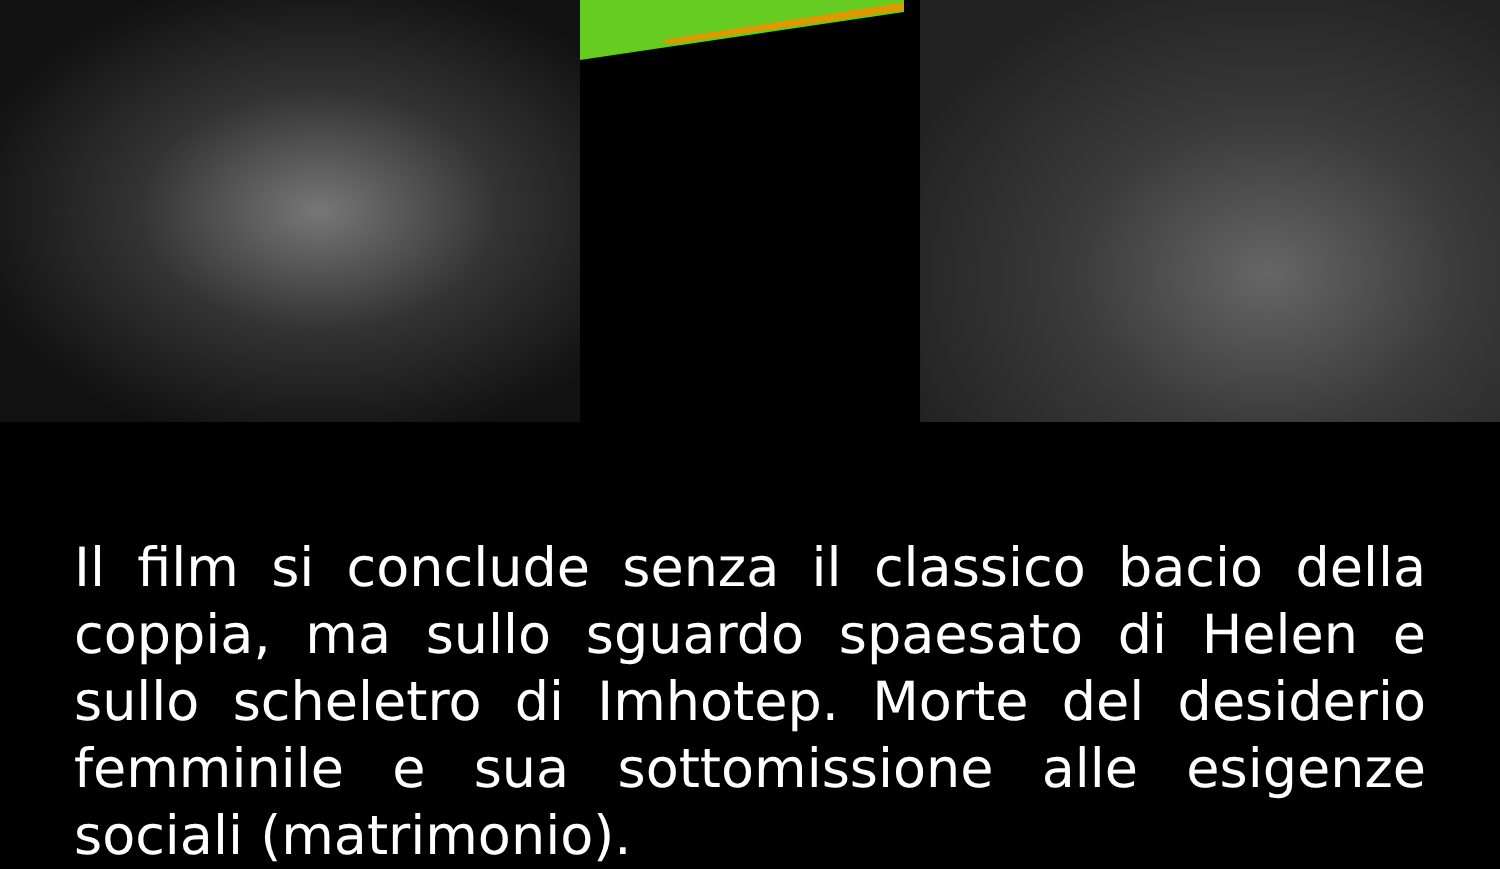Il film si conclude senza il classico bacio della coppia, ma sullo sguardo spaesato di Helen e sullo scheletro di Imhotep. Morte del desiderio femminile e sua sottomissione alle esigenze sociali (matrimonio).